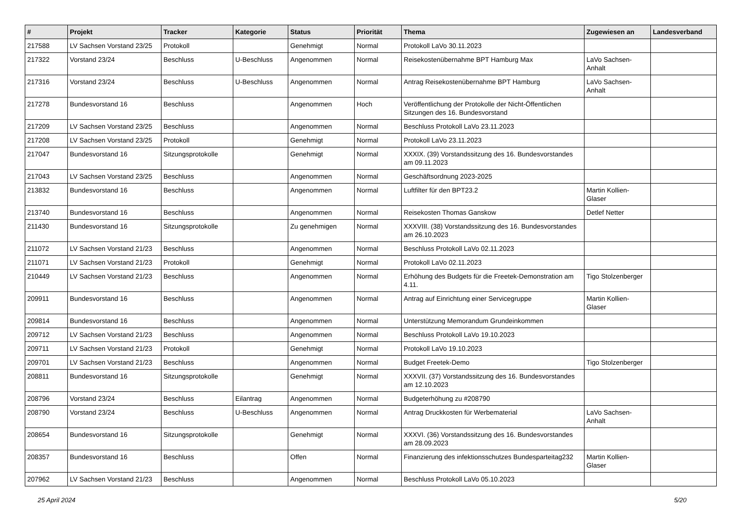| # | Projekt | Tracker | Kategorie | Status | Priorität | Thema | Zugewiesen an | Landesverband |
| --- | --- | --- | --- | --- | --- | --- | --- | --- |
| 217588 | LV Sachsen Vorstand 23/25 | Protokoll | | Genehmigt | Normal | Protokoll LaVo 30.11.2023 | | |
| 217322 | Vorstand 23/24 | Beschluss | U-Beschluss | Angenommen | Normal | Reisekostenübernahme BPT Hamburg Max | LaVo Sachsen-Anhalt | |
| 217316 | Vorstand 23/24 | Beschluss | U-Beschluss | Angenommen | Normal | Antrag Reisekostenübernahme BPT Hamburg | LaVo Sachsen-Anhalt | |
| 217278 | Bundesvorstand 16 | Beschluss | | Angenommen | Hoch | Veröffentlichung der Protokolle der Nicht-Öffentlichen Sitzungen des 16. Bundesvorstand | | |
| 217209 | LV Sachsen Vorstand 23/25 | Beschluss | | Angenommen | Normal | Beschluss Protokoll LaVo 23.11.2023 | | |
| 217208 | LV Sachsen Vorstand 23/25 | Protokoll | | Genehmigt | Normal | Protokoll LaVo 23.11.2023 | | |
| 217047 | Bundesvorstand 16 | Sitzungsprotokolle | | Genehmigt | Normal | XXXIX. (39) Vorstandssitzung des 16. Bundesvorstandes am 09.11.2023 | | |
| 217043 | LV Sachsen Vorstand 23/25 | Beschluss | | Angenommen | Normal | Geschäftsordnung 2023-2025 | | |
| 213832 | Bundesvorstand 16 | Beschluss | | Angenommen | Normal | Luftfilter für den BPT23.2 | Martin Kollien-Glaser | |
| 213740 | Bundesvorstand 16 | Beschluss | | Angenommen | Normal | Reisekosten Thomas Ganskow | Detlef Netter | |
| 211430 | Bundesvorstand 16 | Sitzungsprotokolle | | Zu genehmigen | Normal | XXXVIII. (38) Vorstandssitzung des 16. Bundesvorstandes am 26.10.2023 | | |
| 211072 | LV Sachsen Vorstand 21/23 | Beschluss | | Angenommen | Normal | Beschluss Protokoll LaVo 02.11.2023 | | |
| 211071 | LV Sachsen Vorstand 21/23 | Protokoll | | Genehmigt | Normal | Protokoll LaVo 02.11.2023 | | |
| 210449 | LV Sachsen Vorstand 21/23 | Beschluss | | Angenommen | Normal | Erhöhung des Budgets für die Freetek-Demonstration am 4.11. | Tigo Stolzenberger | |
| 209911 | Bundesvorstand 16 | Beschluss | | Angenommen | Normal | Antrag auf Einrichtung einer Servicegruppe | Martin Kollien-Glaser | |
| 209814 | Bundesvorstand 16 | Beschluss | | Angenommen | Normal | Unterstützung Memorandum Grundeinkommen | | |
| 209712 | LV Sachsen Vorstand 21/23 | Beschluss | | Angenommen | Normal | Beschluss Protokoll LaVo 19.10.2023 | | |
| 209711 | LV Sachsen Vorstand 21/23 | Protokoll | | Genehmigt | Normal | Protokoll LaVo 19.10.2023 | | |
| 209701 | LV Sachsen Vorstand 21/23 | Beschluss | | Angenommen | Normal | Budget Freetek-Demo | Tigo Stolzenberger | |
| 208811 | Bundesvorstand 16 | Sitzungsprotokolle | | Genehmigt | Normal | XXXVII. (37) Vorstandssitzung des 16. Bundesvorstandes am 12.10.2023 | | |
| 208796 | Vorstand 23/24 | Beschluss | Eilantrag | Angenommen | Normal | Budgeterhöhung zu #208790 | | |
| 208790 | Vorstand 23/24 | Beschluss | U-Beschluss | Angenommen | Normal | Antrag Druckkosten für Werbematerial | LaVo Sachsen-Anhalt | |
| 208654 | Bundesvorstand 16 | Sitzungsprotokolle | | Genehmigt | Normal | XXXVI. (36) Vorstandssitzung des 16. Bundesvorstandes am 28.09.2023 | | |
| 208357 | Bundesvorstand 16 | Beschluss | | Offen | Normal | Finanzierung des infektionsschutzes Bundesparteitag232 | Martin Kollien-Glaser | |
| 207962 | LV Sachsen Vorstand 21/23 | Beschluss | | Angenommen | Normal | Beschluss Protokoll LaVo 05.10.2023 | | |
25 April 2024 5/20